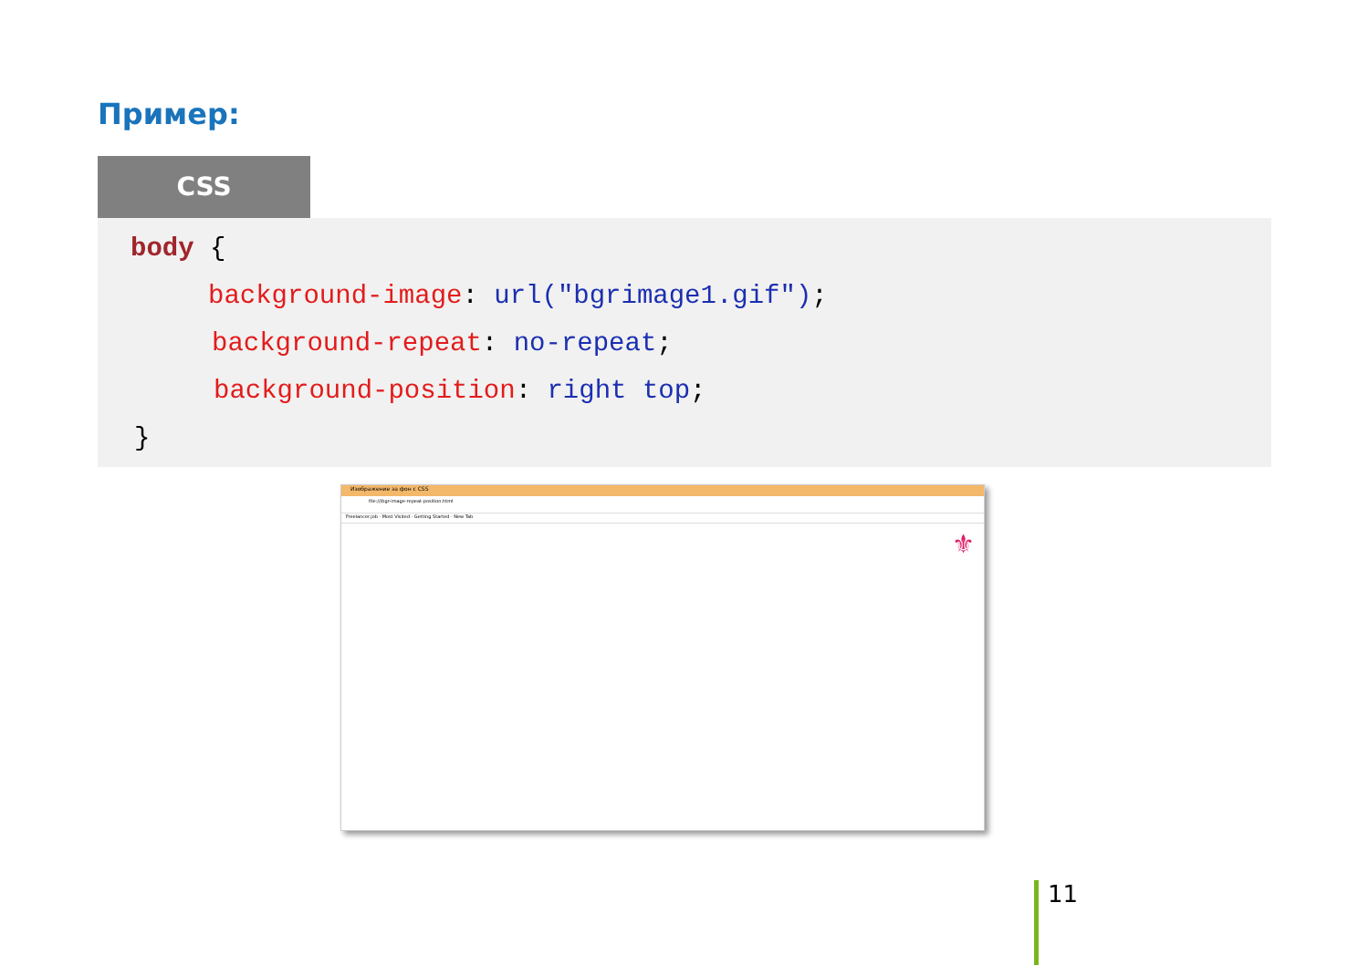Пример:
CSS
body {
background-image: url("bgrimage1.gif");
background-repeat: no-repeat;
background-position: right top;
}
Изображение за фон с CSS
file:///bgr-image-repeat-position.html
Freelancer.job · Most Visited · Getting Started · New Tab
⚜
11